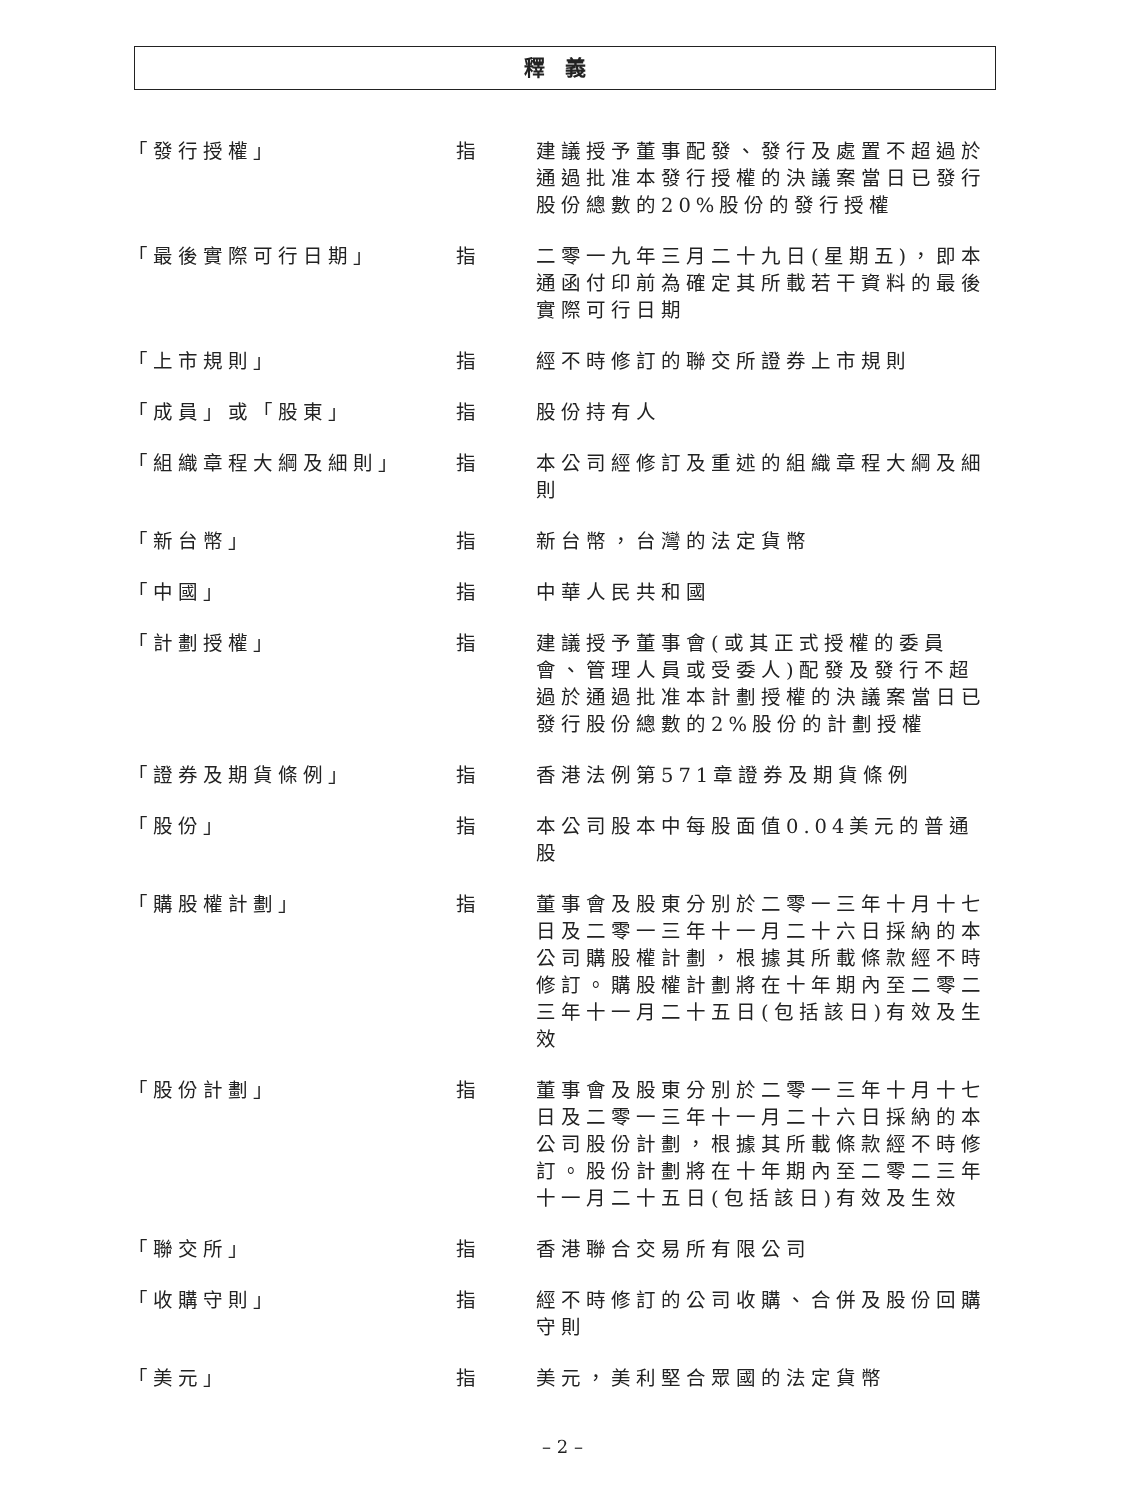釋義
| 「發行授權」 | 指 | 建議授予董事配發、發行及處置不超過於通過批准本發行授權的決議案當日已發行股份總數的20%股份的發行授權 |
| 「最後實際可行日期」 | 指 | 二零一九年三月二十九日(星期五)，即本通函付印前為確定其所載若干資料的最後實際可行日期 |
| 「上市規則」 | 指 | 經不時修訂的聯交所證券上市規則 |
| 「成員」或「股東」 | 指 | 股份持有人 |
| 「組織章程大綱及細則」 | 指 | 本公司經修訂及重述的組織章程大綱及細則 |
| 「新台幣」 | 指 | 新台幣，台灣的法定貨幣 |
| 「中國」 | 指 | 中華人民共和國 |
| 「計劃授權」 | 指 | 建議授予董事會(或其正式授權的委員會、管理人員或受委人)配發及發行不超過於通過批准本計劃授權的決議案當日已發行股份總數的2%股份的計劃授權 |
| 「證券及期貨條例」 | 指 | 香港法例第571章證券及期貨條例 |
| 「股份」 | 指 | 本公司股本中每股面值0.04美元的普通股 |
| 「購股權計劃」 | 指 | 董事會及股東分別於二零一三年十月十七日及二零一三年十一月二十六日採納的本公司購股權計劃，根據其所載條款經不時修訂。購股權計劃將在十年期內至二零二三年十一月二十五日(包括該日)有效及生效 |
| 「股份計劃」 | 指 | 董事會及股東分別於二零一三年十月十七日及二零一三年十一月二十六日採納的本公司股份計劃，根據其所載條款經不時修訂。股份計劃將在十年期內至二零二三年十一月二十五日(包括該日)有效及生效 |
| 「聯交所」 | 指 | 香港聯合交易所有限公司 |
| 「收購守則」 | 指 | 經不時修訂的公司收購、合併及股份回購守則 |
| 「美元」 | 指 | 美元，美利堅合眾國的法定貨幣 |
– 2 –